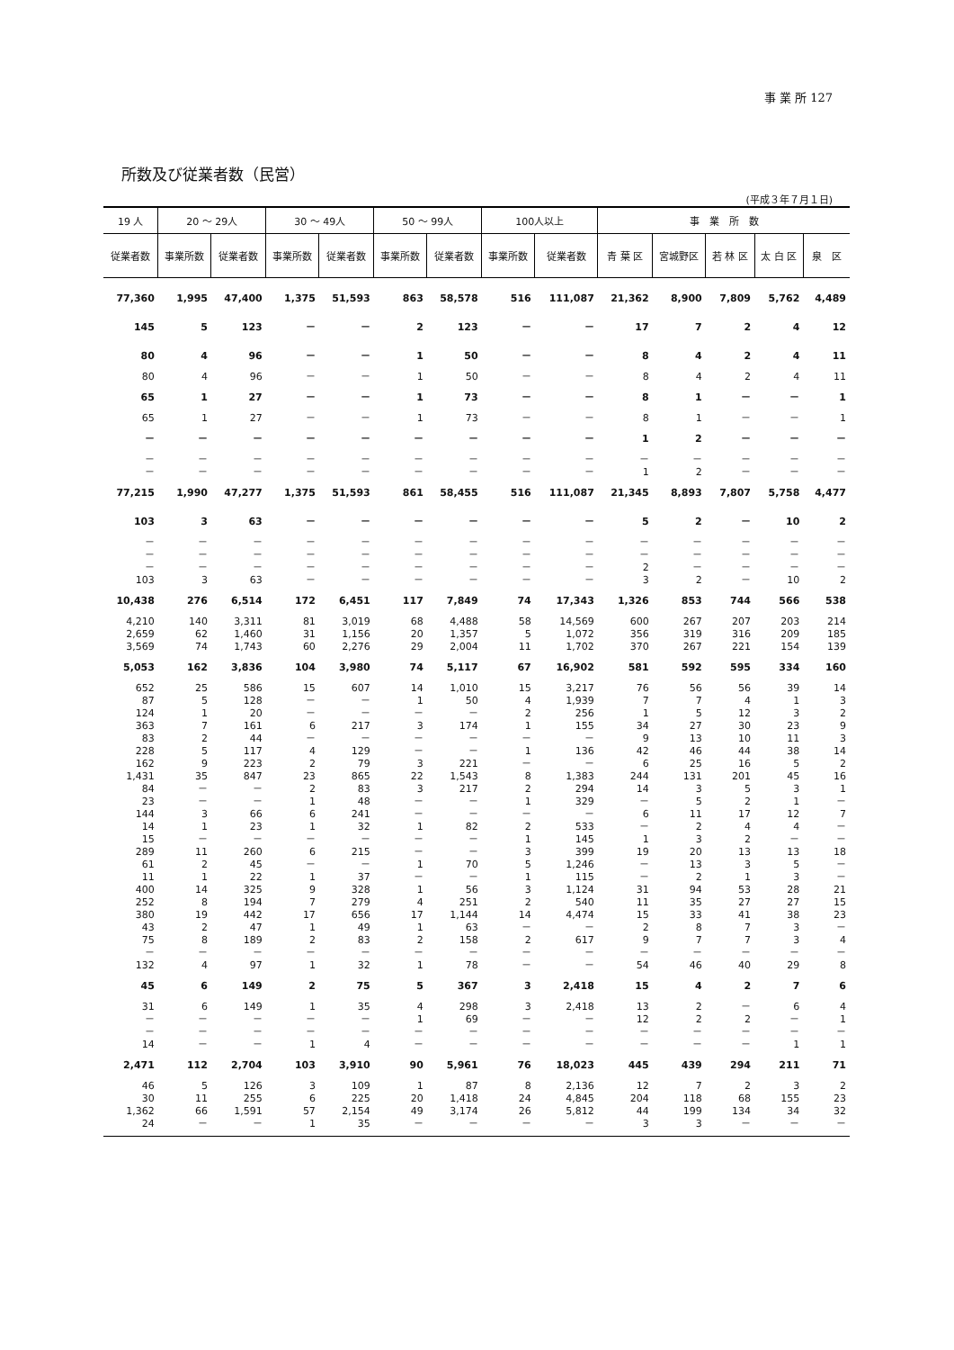事 業 所 127
所数及び従業者数（民営）
(平成３年７月１日)
| 19 人 | 20 ～ 29人 | | 30 ～ 49人 | | 50 ～ 99人 | | 100人以上 | | 事 業 所 数 | | | | |
| --- | --- | --- | --- | --- | --- | --- | --- | --- | --- | --- | --- | --- | --- |
| 従業者数 | 事業所数 | 従業者数 | 事業所数 | 従業者数 | 事業所数 | 従業者数 | 事業所数 | 従業者数 | 青 葉 区 | 宮城野区 | 若 林 区 | 太 白 区 | 泉 区 |
| 77,360 | 1,995 | 47,400 | 1,375 | 51,593 | 863 | 58,578 | 516 | 111,087 | 21,362 | 8,900 | 7,809 | 5,762 | 4,489 |
| 145 | 5 | 123 | － | － | 2 | 123 | － | － | 17 | 7 | 2 | 4 | 12 |
| 80 | 4 | 96 | － | － | 1 | 50 | － | － | 8 | 4 | 2 | 4 | 11 |
| 80 | 4 | 96 | － | － | 1 | 50 | － | － | 8 | 4 | 2 | 4 | 11 |
| 65 | 1 | 27 | － | － | 1 | 73 | － | － | 8 | 1 | － | － | 1 |
| 65 | 1 | 27 | － | － | 1 | 73 | － | － | 8 | 1 | － | － | 1 |
| － | － | － | － | － | － | － | － | － | 1 | 2 | － | － | － |
| － | － | － | － | － | － | － | － | － | － | － | － | － | － |
| － | － | － | － | － | － | － | － | － | 1 | 2 | － | － | － |
| 77,215 | 1,990 | 47,277 | 1,375 | 51,593 | 861 | 58,455 | 516 | 111,087 | 21,345 | 8,893 | 7,807 | 5,758 | 4,477 |
| 103 | 3 | 63 | － | － | － | － | － | － | 5 | 2 | － | 10 | 2 |
| － | － | － | － | － | － | － | － | － | － | － | － | － | － |
| － | － | － | － | － | － | － | － | － | － | － | － | － | － |
| － | － | － | － | － | － | － | － | － | 2 | － | － | － | － |
| 103 | 3 | 63 | － | － | － | － | － | － | 3 | 2 | － | 10 | 2 |
| 10,438 | 276 | 6,514 | 172 | 6,451 | 117 | 7,849 | 74 | 17,343 | 1,326 | 853 | 744 | 566 | 538 |
| 4,210 | 140 | 3,311 | 81 | 3,019 | 68 | 4,488 | 58 | 14,569 | 600 | 267 | 207 | 203 | 214 |
| 2,659 | 62 | 1,460 | 31 | 1,156 | 20 | 1,357 | 5 | 1,072 | 356 | 319 | 316 | 209 | 185 |
| 3,569 | 74 | 1,743 | 60 | 2,276 | 29 | 2,004 | 11 | 1,702 | 370 | 267 | 221 | 154 | 139 |
| 5,053 | 162 | 3,836 | 104 | 3,980 | 74 | 5,117 | 67 | 16,902 | 581 | 592 | 595 | 334 | 160 |
| 652 | 25 | 586 | 15 | 607 | 14 | 1,010 | 15 | 3,217 | 76 | 56 | 56 | 39 | 14 |
| 87 | 5 | 128 | － | － | 1 | 50 | 4 | 1,939 | 7 | 7 | 4 | 1 | 3 |
| 124 | 1 | 20 | － | － | － | － | 2 | 256 | 1 | 5 | 12 | 3 | 2 |
| 363 | 7 | 161 | 6 | 217 | 3 | 174 | 1 | 155 | 34 | 27 | 30 | 23 | 9 |
| 83 | 2 | 44 | － | － | － | － | － | － | 9 | 13 | 10 | 11 | 3 |
| 228 | 5 | 117 | 4 | 129 | － | － | 1 | 136 | 42 | 46 | 44 | 38 | 14 |
| 162 | 9 | 223 | 2 | 79 | 3 | 221 | － | － | 6 | 25 | 16 | 5 | 2 |
| 1,431 | 35 | 847 | 23 | 865 | 22 | 1,543 | 8 | 1,383 | 244 | 131 | 201 | 45 | 16 |
| 84 | － | － | 2 | 83 | 3 | 217 | 2 | 294 | 14 | 3 | 5 | 3 | 1 |
| 23 | － | － | 1 | 48 | － | － | 1 | 329 | － | 5 | 2 | 1 | － |
| 144 | 3 | 66 | 6 | 241 | － | － | － | － | 6 | 11 | 17 | 12 | 7 |
| 14 | 1 | 23 | 1 | 32 | 1 | 82 | 2 | 533 | － | 2 | 4 | 4 | － |
| 15 | － | － | － | － | － | － | 1 | 145 | 1 | 3 | 2 | － | － |
| 289 | 11 | 260 | 6 | 215 | － | － | 3 | 399 | 19 | 20 | 13 | 13 | 18 |
| 61 | 2 | 45 | － | － | 1 | 70 | 5 | 1,246 | － | 13 | 3 | 5 | － |
| 11 | 1 | 22 | 1 | 37 | － | － | 1 | 115 | － | 2 | 1 | 3 | － |
| 400 | 14 | 325 | 9 | 328 | 1 | 56 | 3 | 1,124 | 31 | 94 | 53 | 28 | 21 |
| 252 | 8 | 194 | 7 | 279 | 4 | 251 | 2 | 540 | 11 | 35 | 27 | 27 | 15 |
| 380 | 19 | 442 | 17 | 656 | 17 | 1,144 | 14 | 4,474 | 15 | 33 | 41 | 38 | 23 |
| 43 | 2 | 47 | 1 | 49 | 1 | 63 | － | － | 2 | 8 | 7 | 3 | － |
| 75 | 8 | 189 | 2 | 83 | 2 | 158 | 2 | 617 | 9 | 7 | 7 | 3 | 4 |
| － | － | － | － | － | － | － | － | － | － | － | － | － | － |
| 132 | 4 | 97 | 1 | 32 | 1 | 78 | － | － | 54 | 46 | 40 | 29 | 8 |
| 45 | 6 | 149 | 2 | 75 | 5 | 367 | 3 | 2,418 | 15 | 4 | 2 | 7 | 6 |
| 31 | 6 | 149 | 1 | 35 | 4 | 298 | 3 | 2,418 | 13 | 2 | － | 6 | 4 |
| － | － | － | － | － | 1 | 69 | － | － | 12 | 2 | 2 | － | 1 |
| － | － | － | － | － | － | － | － | － | － | － | － | － | － |
| 14 | － | － | 1 | 4 | － | － | － | － | － | － | － | 1 | 1 |
| 2,471 | 112 | 2,704 | 103 | 3,910 | 90 | 5,961 | 76 | 18,023 | 445 | 439 | 294 | 211 | 71 |
| 46 | 5 | 126 | 3 | 109 | 1 | 87 | 8 | 2,136 | 12 | 7 | 2 | 3 | 2 |
| 30 | 11 | 255 | 6 | 225 | 20 | 1,418 | 24 | 4,845 | 204 | 118 | 68 | 155 | 23 |
| 1,362 | 66 | 1,591 | 57 | 2,154 | 49 | 3,174 | 26 | 5,812 | 44 | 199 | 134 | 34 | 32 |
| 24 | － | － | 1 | 35 | － | － | － | － | 3 | 3 | － | － | － |